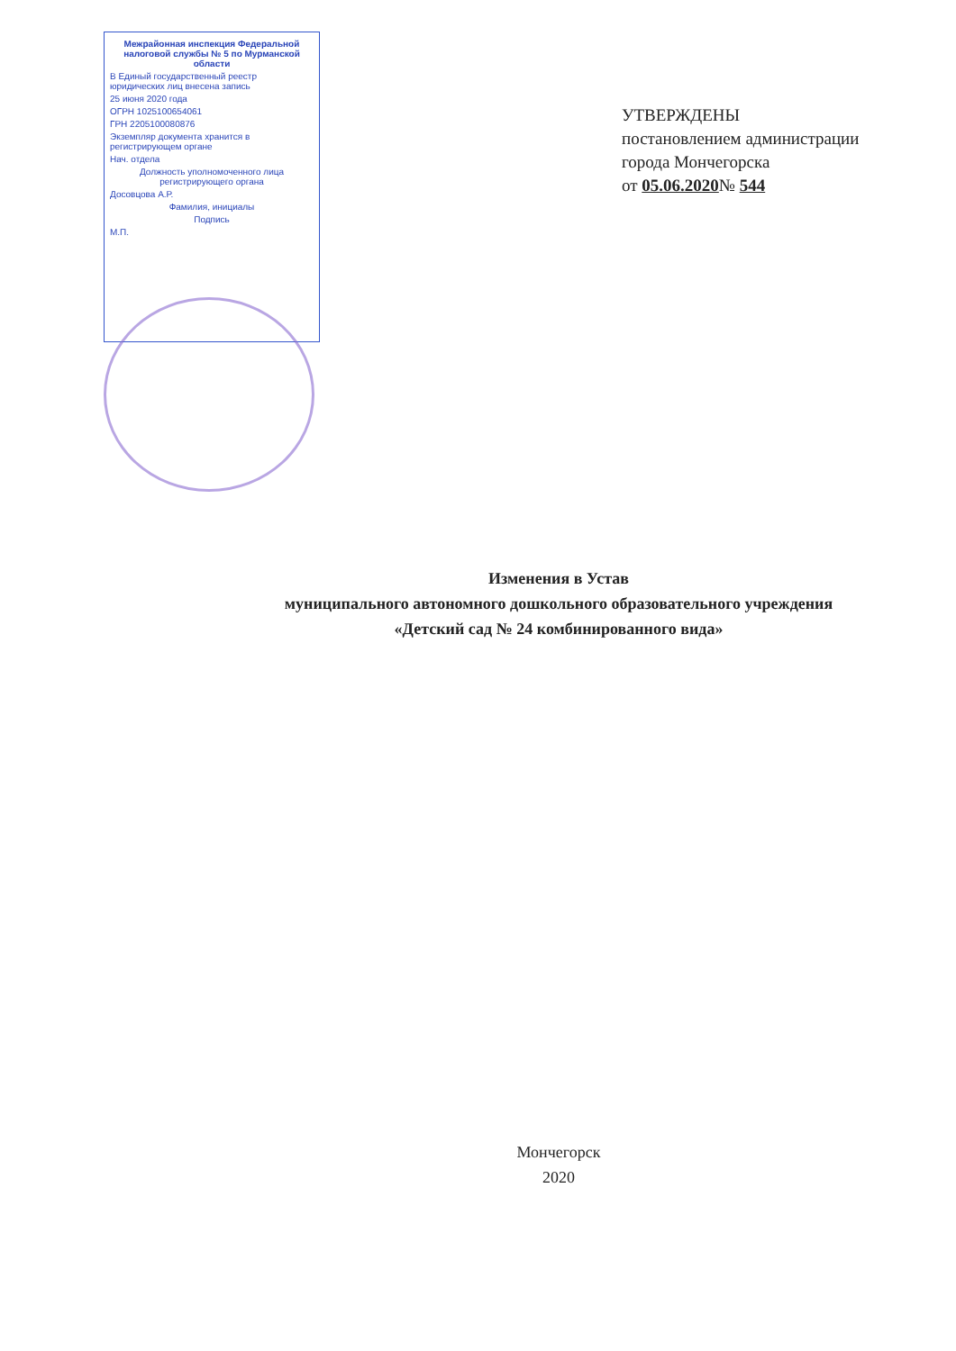Межрайонная инспекция Федеральной налоговой службы № 5 по Мурманской области
В Единый государственный реестр юридических лиц внесена запись
25 июня 2020 года
ОГРН 1025100654061
ГРН 2205100080876
Экземпляр документа хранится в регистрирующем органе
Нач. отдела
Должность уполномоченного лица регистрирующего органа
Досовцова А.Р.
Фамилия, инициалы
Подпись
М.П.
УТВЕРЖДЕНЫ
постановлением администрации
города Мончегорска
от 05.06.2020№ 544
Изменения в Устав
муниципального автономного дошкольного образовательного учреждения
«Детский сад № 24 комбинированного вида»
Мончегорск
2020